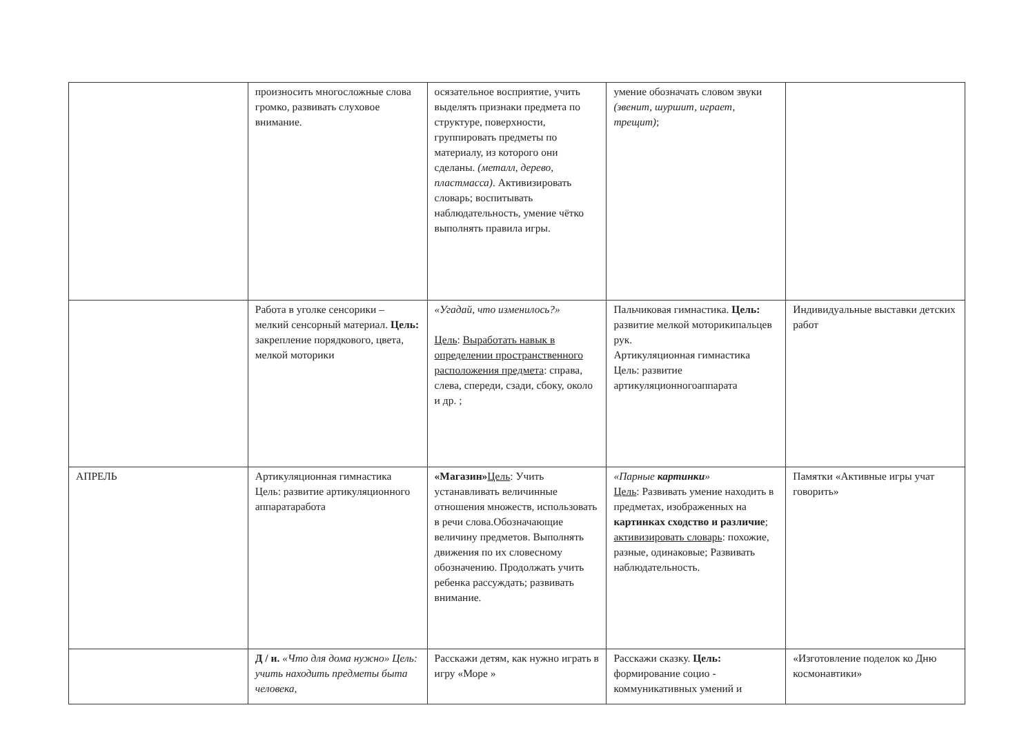| | произносить многосложные слова громко, развивать слуховое внимание. | осязательное восприятие, учить выделять признаки предмета по структуре, поверхности, группировать предметы по материалу, из которого они сделаны. (металл, дерево, пластмасса) . Активизировать словарь; воспитывать наблюдательность, умение чётко выполнять правила игры. | умение обозначать словом звуки (звенит, шуршит, играет, трещит) ; | |
| | Работа в уголке сенсорики – мелкий сенсорный материал. Цель: закрепление порядкового, цвета, мелкой моторики | «Угадай, что изменилось?» Цель : Выработать навык в определении пространственного расположения предмета : справа, слева, спереди, сзади, сбоку, около и др. ; | Пальчиковая гимнастика. Цель: развитие мелкой моторикипальцев рук. Артикуляционная гимнастика Цель: развитие артикуляционногоаппарата | Индивидуальные выставки детских работ |
| АПРЕЛЬ | Артикуляционная гимнастика Цель: развитие артикуляционного аппаратаработа | «Магазин» Цель : Учить устанавливать величинные отношения множеств, использовать в речи слова.Обозначающие величину предметов. Выполнять движения по их словесному обозначению. Продолжать учить ребенка рассуждать; развивать внимание. | «Парные картинки » Цель : Развивать умение находить в предметах, изображенных на картинках сходство и различие ; активизировать словарь : похожие, разные, одинаковые; Развивать наблюдательность. | Памятки «Активные игры учат говорить» |
| | Д / и. «Что для дома нужно» Цель: учить находить предметы быта человека, | Расскажи детям, как нужно играть в игру «Море » | Расскажи сказку. Цель: формирование социо - коммуникативных умений и | «Изготовление поделок ко Дню космонавтики» |